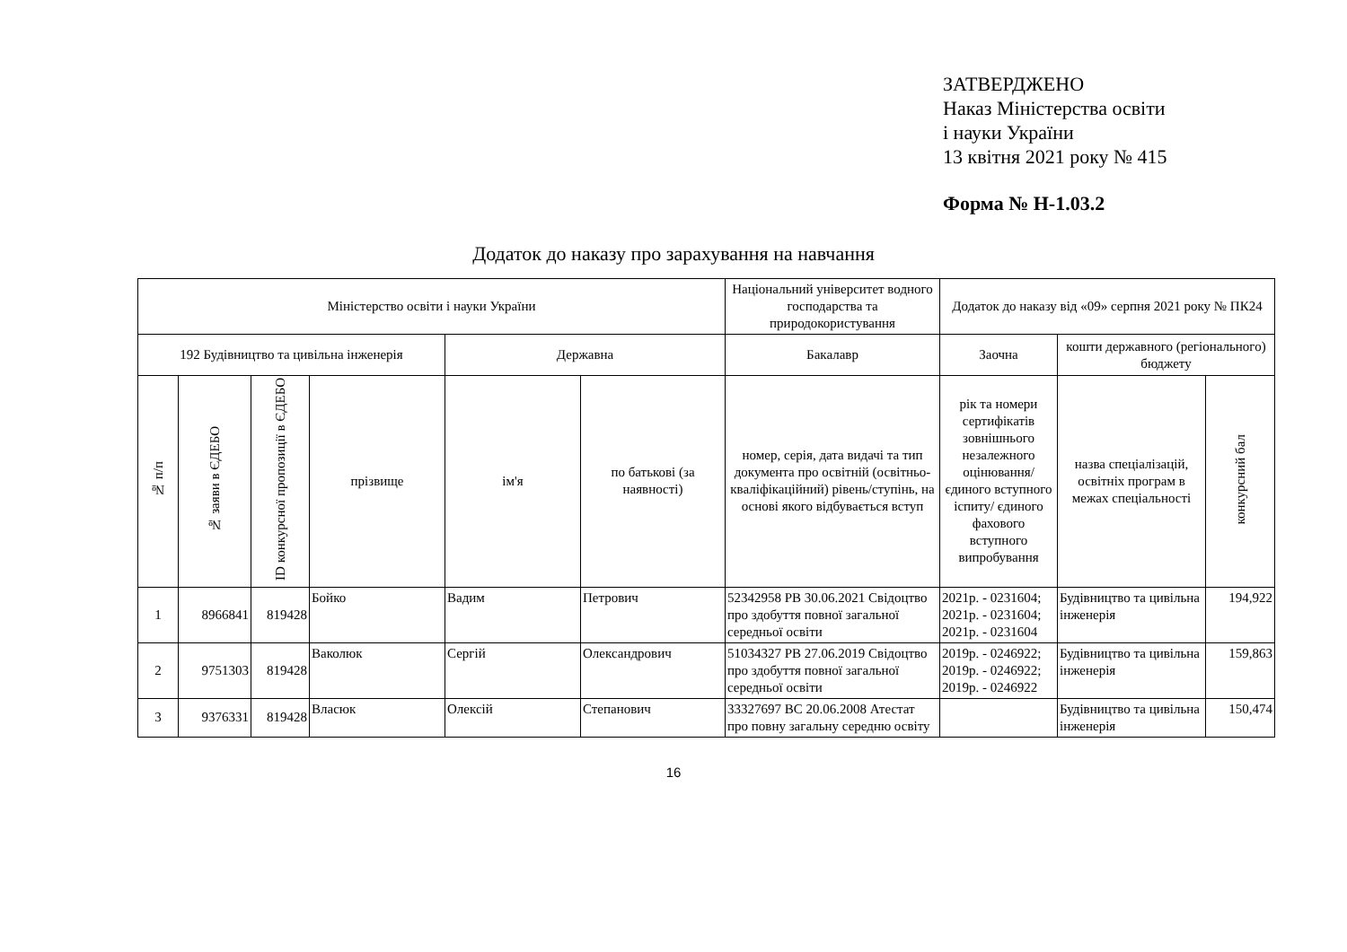ЗАТВЕРДЖЕНО
Наказ Міністерства освіти
і науки України
13 квітня 2021 року № 415
Форма № Н-1.03.2
Додаток до наказу про зарахування на навчання
| Міністерство освіти і науки України | | | | | | Національний університет водного господарства та природокористування | Додаток до наказу від «09» серпня 2021 року № ПК24 | | |
| --- | --- | --- | --- | --- | --- | --- | --- | --- | --- |
| 192 Будівництво та цивільна інженерія | | | | Державна | | Бакалавр | Заочна | кошти державного (регіонального) бюджету | |
| № п/п | № заяви в ЄДЕБО | ID конкурсної пропозиції в ЄДЕБО | прізвище | ім'я | по батькові (за наявності) | номер, серія, дата видачі та тип документа про освітній (освітньо-кваліфікаційний) рівень/ступінь, на основі якого відбувається вступ | рік та номери сертифікатів зовнішнього незалежного оцінювання/ єдиного вступного іспиту/ єдиного фахового вступного випробування | назва спеціалізацій, освітніх програм в межах спеціальності | конкурсний бал |
| 1 | 8966841 | 819428 | Бойко | Вадим | Петрович | 52342958 PB 30.06.2021 Свідоцтво про здобуття повної загальної середньої освіти | 2021р. - 0231604; 2021р. - 0231604; 2021р. - 0231604 | Будівництво та цивільна інженерія | 194,922 |
| 2 | 9751303 | 819428 | Ваколюк | Сергій | Олександрович | 51034327 PB 27.06.2019 Свідоцтво про здобуття повної загальної середньої освіти | 2019р. - 0246922; 2019р. - 0246922; 2019р. - 0246922 | Будівництво та цивільна інженерія | 159,863 |
| 3 | 9376331 | 819428 | Власюк | Олексій | Степанович | 33327697 BC 20.06.2008 Атестат про повну загальну середню освіту | | Будівництво та цивільна інженерія | 150,474 |
16